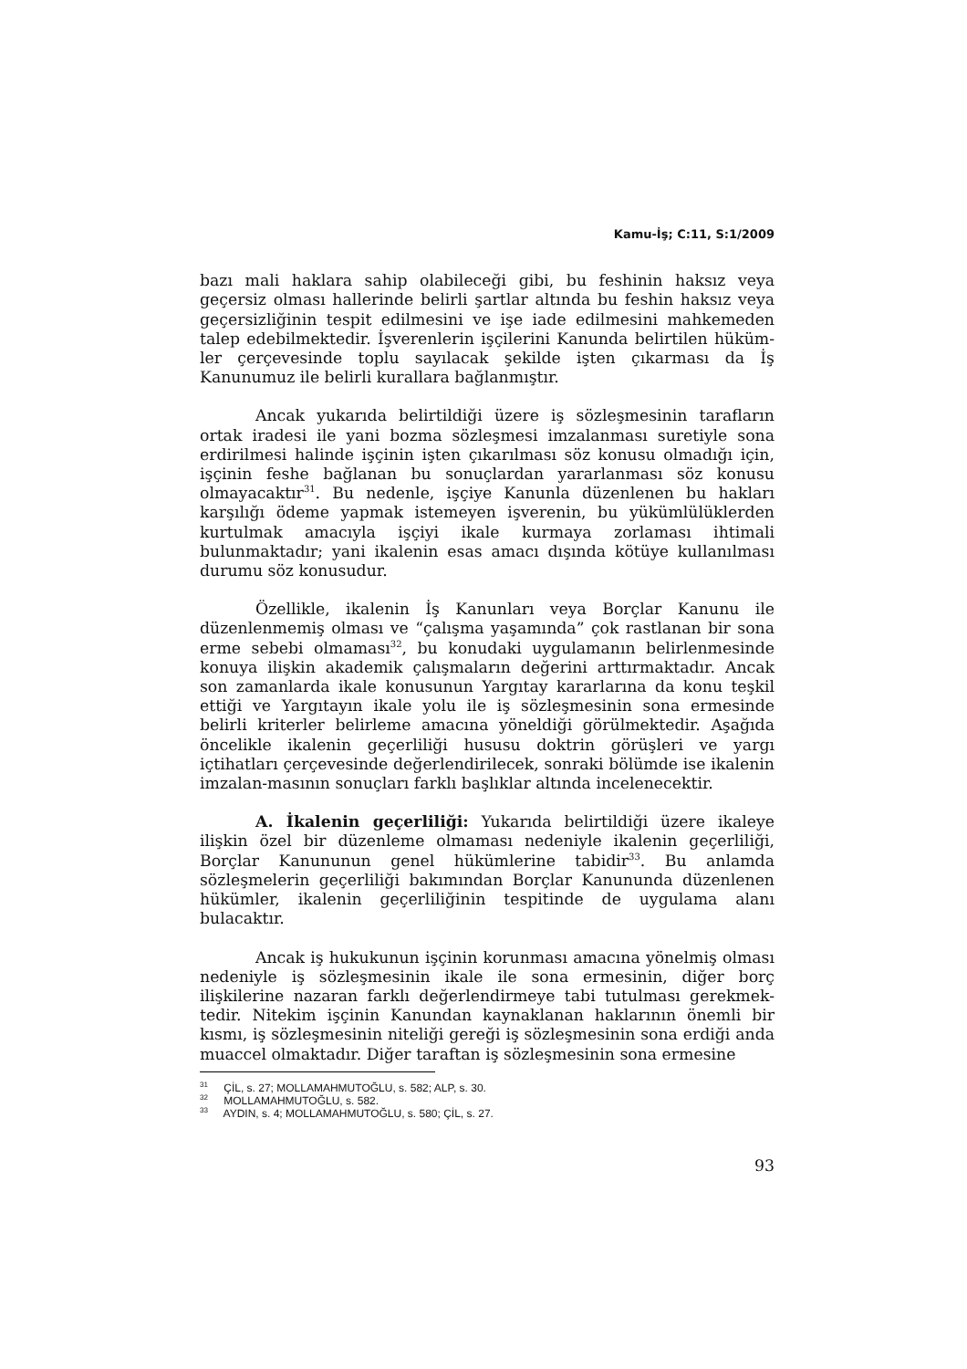Kamu-İş; C:11, S:1/2009
bazı mali haklara sahip olabileceği gibi, bu feshinin haksız veya geçersiz olması hallerinde belirli şartlar altında bu feshin haksız veya geçersizliğinin tespit edilmesini ve işe iade edilmesini mahkemeden talep edebilmektedir. İşverenlerin işçilerini Kanunda belirtilen hüküm-ler çerçevesinde toplu sayılacak şekilde işten çıkarması da İş Kanunumuz ile belirli kurallara bağlanmıştır.
Ancak yukarıda belirtildiği üzere iş sözleşmesinin tarafların ortak iradesi ile yani bozma sözleşmesi imzalanması suretiyle sona erdirilmesi halinde işçinin işten çıkarılması söz konusu olmadığı için, işçinin feshe bağlanan bu sonuçlardan yararlanması söz konusu olmayacaktır<sup>31</sup>. Bu nedenle, işçiye Kanunla düzenlenen bu hakları karşılığı ödeme yapmak istemeyen işverenin, bu yükümlülüklerden kurtulmak amacıyla işçiyi ikale kurmaya zorlaması ihtimali bulunmaktadır; yani ikalenin esas amacı dışında kötüye kullanılması durumu söz konusudur.
Özellikle, ikalenin İş Kanunları veya Borçlar Kanunu ile düzenlenmemiş olması ve “çalışma yaşamında” çok rastlanan bir sona erme sebebi olmaması<sup>32</sup>, bu konudaki uygulamanın belirlenmesinde konuya ilişkin akademik çalışmaların değerini arttırmaktadır. Ancak son zamanlarda ikale konusunun Yargıtay kararlarına da konu teşkil ettiği ve Yargıtayın ikale yolu ile iş sözleşmesinin sona ermesinde belirli kriterler belirleme amacına yöneldiği görülmektedir. Aşağıda öncelikle ikalenin geçerliliği hususu doktrin görüşleri ve yargı içtihatları çerçevesinde değerlendirilecek, sonraki bölümde ise ikalenin imzalan-masının sonuçları farklı başlıklar altında incelenecektir.
A. İkalenin geçerliliği: Yukarıda belirtildiği üzere ikaleye ilişkin özel bir düzenleme olmaması nedeniyle ikalenin geçerliliği, Borçlar Kanununun genel hükümlerine tabidir<sup>33</sup>. Bu anlamda sözleşmelerin geçerliliği bakımından Borçlar Kanununda düzenlenen hükümler, ikalenin geçerliliğinin tespitinde de uygulama alanı bulacaktır.
Ancak iş hukukunun işçinin korunması amacına yönelmiş olması nedeniyle iş sözleşmesinin ikale ile sona ermesinin, diğer borç ilişkilerine nazaran farklı değerlendirmeye tabi tutulması gerekmek-tedir. Nitekim işçinin Kanundan kaynaklanan haklarının önemli bir kısmı, iş sözleşmesinin niteliği gereği iş sözleşmesinin sona erdiği anda muaccel olmaktadır. Diğer taraftan iş sözleşmesinin sona ermesine
<sup>31</sup> ÇİL, s. 27; MOLLAMAHMUTOĞLU, s. 582; ALP, s. 30.
<sup>32</sup> MOLLAMAHMUTOĞLU, s. 582.
<sup>33</sup> AYDIN, s. 4; MOLLAMAHMUTOĞLU, s. 580; ÇİL, s. 27.
93